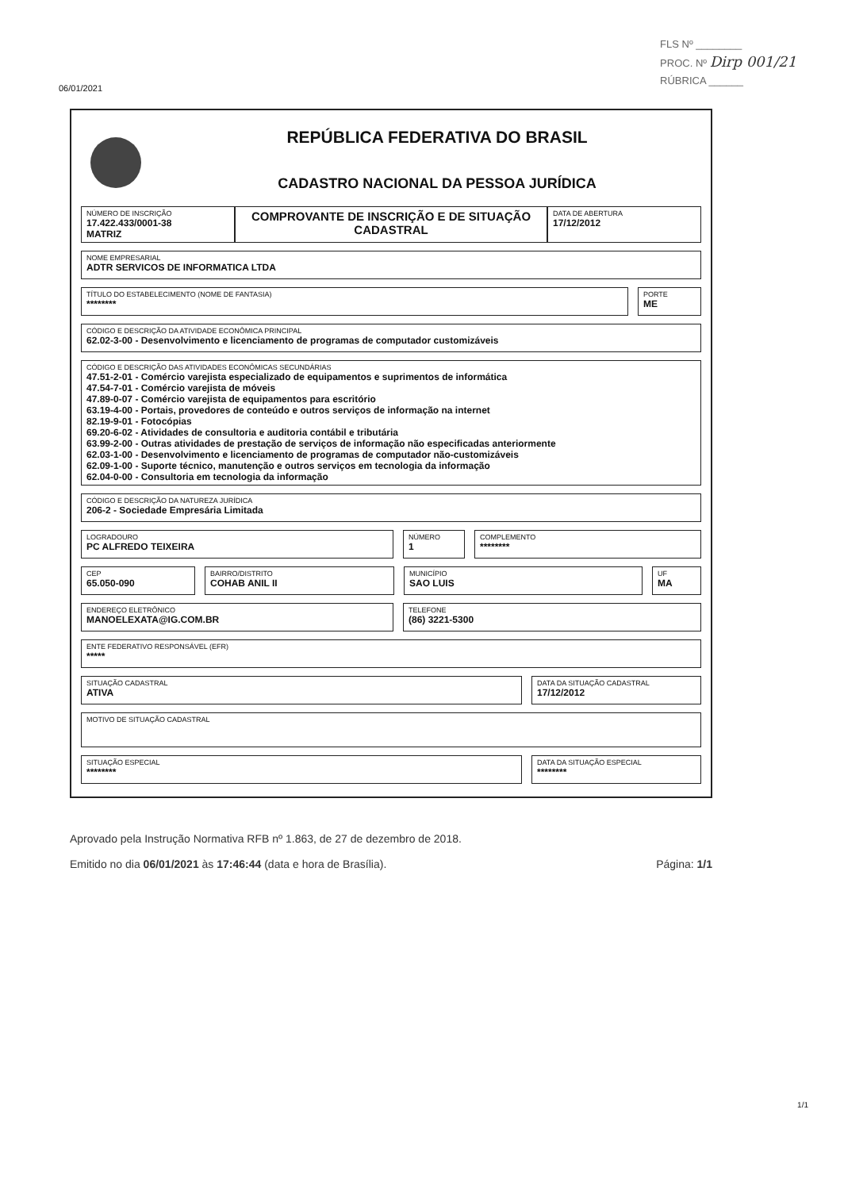FLS Nº ________
PROC. Nº Dirp 001/21
RÚBRICA ______
06/01/2021
REPÚBLICA FEDERATIVA DO BRASIL
CADASTRO NACIONAL DA PESSOA JURÍDICA
NÚMERO DE INSCRIÇÃO
17.422.433/0001-38
MATRIZ
COMPROVANTE DE INSCRIÇÃO E DE SITUAÇÃO CADASTRAL
DATA DE ABERTURA
17/12/2012
NOME EMPRESARIAL
ADTR SERVICOS DE INFORMATICA LTDA
TÍTULO DO ESTABELECIMENTO (NOME DE FANTASIA)
********
PORTE
ME
CÓDIGO E DESCRIÇÃO DA ATIVIDADE ECONÔMICA PRINCIPAL
62.02-3-00 - Desenvolvimento e licenciamento de programas de computador customizáveis
CÓDIGO E DESCRIÇÃO DAS ATIVIDADES ECONÔMICAS SECUNDÁRIAS
47.51-2-01 - Comércio varejista especializado de equipamentos e suprimentos de informática
47.54-7-01 - Comércio varejista de móveis
47.89-0-07 - Comércio varejista de equipamentos para escritório
63.19-4-00 - Portais, provedores de conteúdo e outros serviços de informação na internet
82.19-9-01 - Fotocópias
69.20-6-02 - Atividades de consultoria e auditoria contábil e tributária
63.99-2-00 - Outras atividades de prestação de serviços de informação não especificadas anteriormente
62.03-1-00 - Desenvolvimento e licenciamento de programas de computador não-customizáveis
62.09-1-00 - Suporte técnico, manutenção e outros serviços em tecnologia da informação
62.04-0-00 - Consultoria em tecnologia da informação
CÓDIGO E DESCRIÇÃO DA NATUREZA JURÍDICA
206-2 - Sociedade Empresária Limitada
LOGRADOURO
PC ALFREDO TEIXEIRA
NÚMERO
1
COMPLEMENTO
********
CEP
65.050-090
BAIRRO/DISTRITO
COHAB ANIL II
MUNICÍPIO
SAO LUIS
UF
MA
ENDEREÇO ELETRÔNICO
MANOELEXATA@IG.COM.BR
TELEFONE
(86) 3221-5300
ENTE FEDERATIVO RESPONSÁVEL (EFR)
*****
SITUAÇÃO CADASTRAL
ATIVA
DATA DA SITUAÇÃO CADASTRAL
17/12/2012
MOTIVO DE SITUAÇÃO CADASTRAL
SITUAÇÃO ESPECIAL
********
DATA DA SITUAÇÃO ESPECIAL
********
Aprovado pela Instrução Normativa RFB nº 1.863, de 27 de dezembro de 2018.
Emitido no dia 06/01/2021 às 17:46:44 (data e hora de Brasília). Página: 1/1
1/1